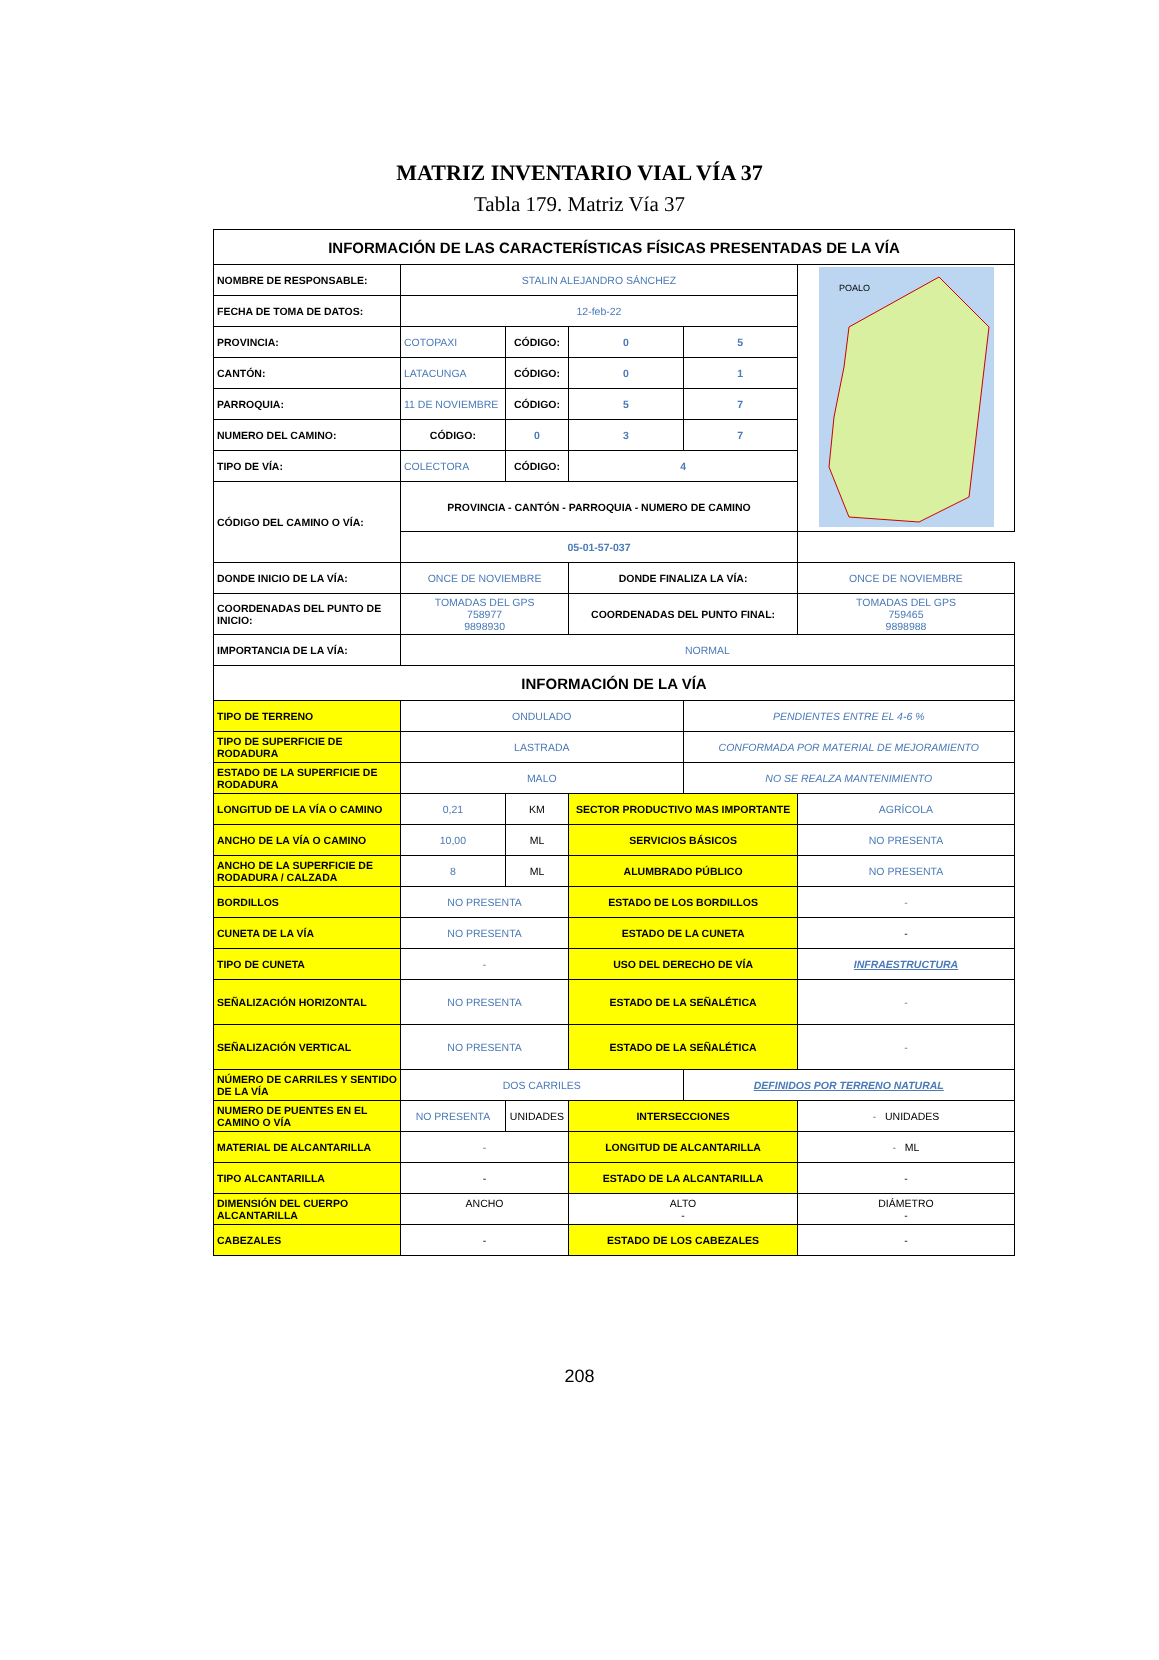MATRIZ INVENTARIO VIAL VÍA 37
Tabla 179. Matriz Vía 37
| INFORMACIÓN DE LAS CARACTERÍSTICAS FÍSICAS PRESENTADAS DE LA VÍA | | | | | |
| NOMBRE DE RESPONSABLE: | STALIN ALEJANDRO SÁNCHEZ | | | | POALO |
| FECHA DE TOMA DE DATOS: | 12-feb-22 | | | | |
| PROVINCIA: | COTOPAXI | CÓDIGO: | 0 | 5 | |
| CANTÓN: | LATACUNGA | CÓDIGO: | 0 | 1 | |
| PARROQUIA: | 11 DE NOVIEMBRE | CÓDIGO: | 5 | 7 | |
| NUMERO DEL CAMINO: | CÓDIGO: | 0 | 3 | 7 | |
| TIPO DE VÍA: | COLECTORA | CÓDIGO: | 4 | | |
| CÓDIGO DEL CAMINO O VÍA: | PROVINCIA - CANTÓN - PARROQUIA - NUMERO DE CAMINO | | | | |
| | 05-01-57-037 | | | | |
| DONDE INICIO DE LA VÍA: | ONCE DE NOVIEMBRE | | DONDE FINALIZA LA VÍA: | | ONCE DE NOVIEMBRE |
| COORDENADAS DEL PUNTO DE INICIO: | TOMADAS DEL GPS 758977 9898930 | | COORDENADAS DEL PUNTO FINAL: | | TOMADAS DEL GPS 759465 9898988 |
| IMPORTANCIA DE LA VÍA: | NORMAL | | | | |
| INFORMACIÓN DE LA VÍA | | | | | |
| TIPO DE TERRENO | ONDULADO | | | PENDIENTES ENTRE EL 4-6 % | |
| TIPO DE SUPERFICIE DE RODADURA | LASTRADA | | | CONFORMADA POR MATERIAL DE MEJORAMIENTO | |
| ESTADO DE LA SUPERFICIE DE RODADURA | MALO | | | NO SE REALZA MANTENIMIENTO | |
| LONGITUD DE LA VÍA O CAMINO | 0,21 | KM | SECTOR PRODUCTIVO MAS IMPORTANTE | | AGRÍCOLA |
| ANCHO DE LA VÍA O CAMINO | 10,00 | ML | SERVICIOS BÁSICOS | | NO PRESENTA |
| ANCHO DE LA SUPERFICIE DE RODADURA / CALZADA | 8 | ML | ALUMBRADO PÚBLICO | | NO PRESENTA |
| BORDILLOS | NO PRESENTA | | ESTADO DE LOS BORDILLOS | | - |
| CUNETA DE LA VÍA | NO PRESENTA | | ESTADO DE LA CUNETA | | - |
| TIPO DE CUNETA | - | | USO DEL DERECHO DE VÍA | | INFRAESTRUCTURA |
| SEÑALIZACIÓN HORIZONTAL | NO PRESENTA | | ESTADO DE LA SEÑALÉTICA | | - |
| SEÑALIZACIÓN VERTICAL | NO PRESENTA | | ESTADO DE LA SEÑALÉTICA | | - |
| NÚMERO DE CARRILES Y SENTIDO DE LA VÍA | DOS CARRILES | | | DEFINIDOS POR TERRENO NATURAL | |
| NUMERO DE PUENTES EN EL CAMINO O VÍA | NO PRESENTA | UNIDADES | INTERSECCIONES | | - UNIDADES |
| MATERIAL DE ALCANTARILLA | - | | LONGITUD DE ALCANTARILLA | | - ML |
| TIPO ALCANTARILLA | - | | ESTADO DE LA ALCANTARILLA | | - |
| DIMENSIÓN DEL CUERPO ALCANTARILLA | ANCHO | | ALTO - | | DIÁMETRO - |
| CABEZALES | - | | ESTADO DE LOS CABEZALES | | - |
208